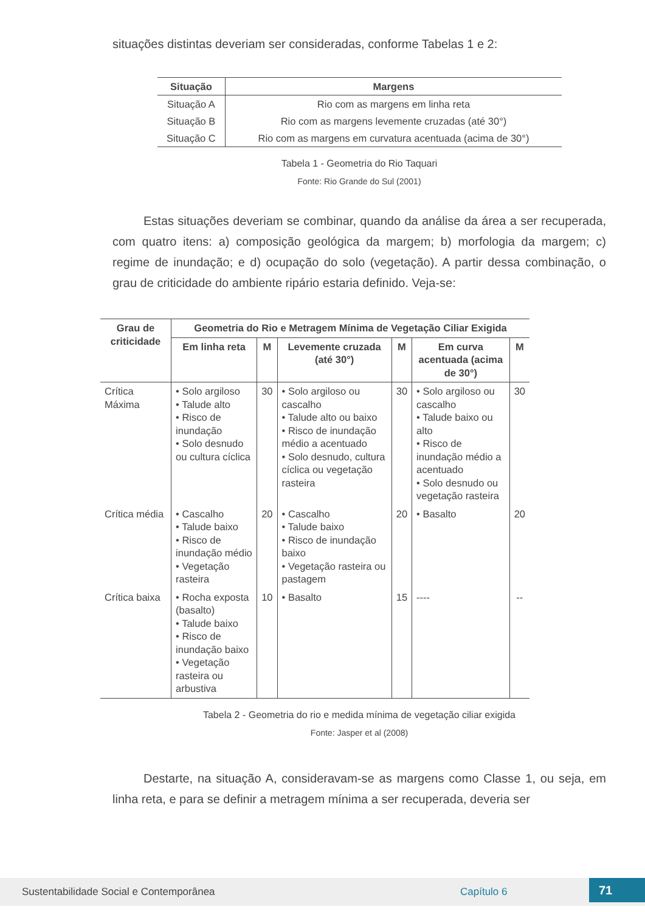situações distintas deveriam ser consideradas, conforme Tabelas 1 e 2:
| Situação | Margens |
| --- | --- |
| Situação A | Rio com as margens em linha reta |
| Situação B | Rio com as margens levemente cruzadas (até 30°) |
| Situação C | Rio com as margens em curvatura acentuada (acima de 30°) |
Tabela 1 - Geometria do Rio Taquari
Fonte: Rio Grande do Sul (2001)
Estas situações deveriam se combinar, quando da análise da área a ser recuperada, com quatro itens: a) composição geológica da margem; b) morfologia da margem; c) regime de inundação; e d) ocupação do solo (vegetação). A partir dessa combinação, o grau de criticidade do ambiente ripário estaria definido. Veja-se:
| Grau de criticidade | Geometria do Rio e Metragem Mínima de Vegetação Ciliar Exigida | | | | | |
| --- | --- | --- | --- | --- | --- | --- |
| | Em linha reta | M | Levemente cruzada (até 30°) | M | Em curva acentuada (acima de 30°) | M |
| Crítica Máxima | • Solo argiloso • Talude alto • Risco de inundação • Solo desnudo ou cultura cíclica | 30 | • Solo argiloso ou cascalho • Talude alto ou baixo • Risco de inundação médio a acentuado • Solo desnudo, cultura cíclica ou vegetação rasteira | 30 | • Solo argiloso ou cascalho • Talude baixo ou alto • Risco de inundação médio a acentuado • Solo desnudo ou vegetação rasteira | 30 |
| Crítica média | • Cascalho • Talude baixo • Risco de inundação médio • Vegetação rasteira | 20 | • Cascalho • Talude baixo • Risco de inundação baixo • Vegetação rasteira ou pastagem | 20 | • Basalto | 20 |
| Crítica baixa | • Rocha exposta (basalto) • Talude baixo • Risco de inundação baixo • Vegetação rasteira ou arbustiva | 10 | • Basalto | 15 | ---- | -- |
Tabela 2 - Geometria do rio e medida mínima de vegetação ciliar exigida
Fonte: Jasper et al (2008)
Destarte, na situação A, consideravam-se as margens como Classe 1, ou seja, em linha reta, e para se definir a metragem mínima a ser recuperada, deveria ser
Sustentabilidade Social e Contemporânea Capítulo 6 71